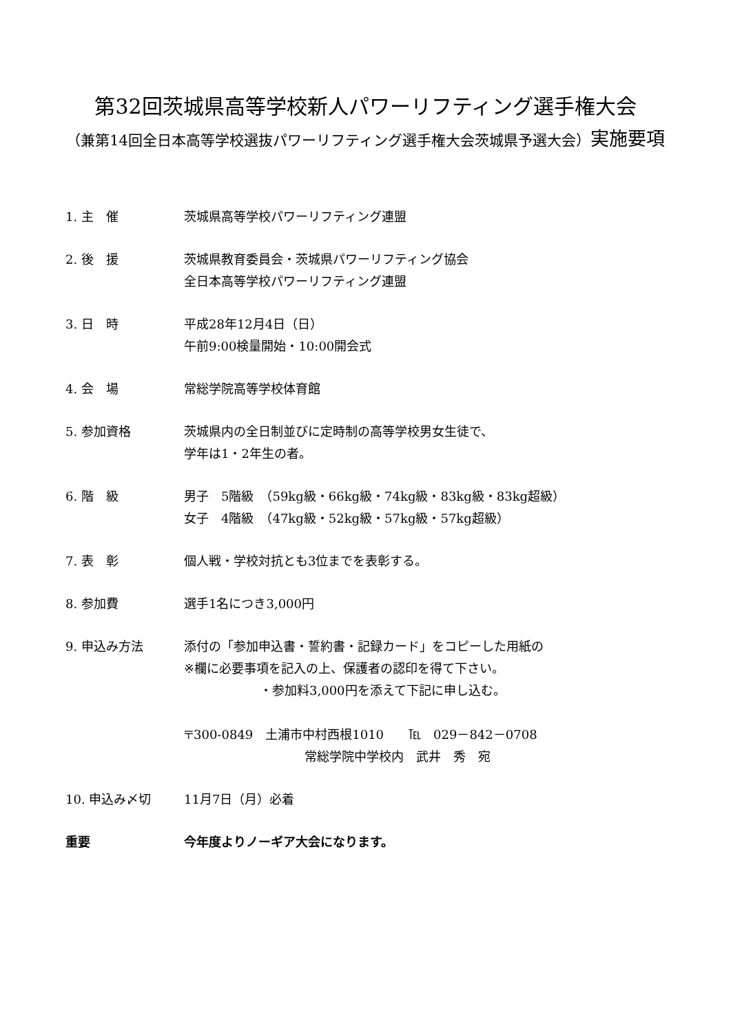第32回茨城県高等学校新人パワーリフティング選手権大会
（兼第14回全日本高等学校選抜パワーリフティング選手権大会茨城県予選大会）実施要項
1. 主　催 茨城県高等学校パワーリフティング連盟
2. 後　援 茨城県教育委員会・茨城県パワーリフティング協会
全日本高等学校パワーリフティング連盟
3. 日　時 平成28年12月4日（日）
午前9:00検量開始・10:00開会式
4. 会　場 常総学院高等学校体育館
5. 参加資格 茨城県内の全日制並びに定時制の高等学校男女生徒で、
学年は1・2年生の者。
6. 階　級 男子　5階級　（59kg級・66kg級・74kg級・83kg級・83kg超級）
女子　4階級　（47kg級・52kg級・57kg級・57kg超級）
7. 表　彰 個人戦・学校対抗とも3位までを表彰する。
8. 参加費 選手1名につき3,000円
9. 申込み方法 添付の「参加申込書・誓約書・記録カード」をコピーした用紙の
※欄に必要事項を記入の上、保護者の認印を得て下さい。
・参加料3,000円を添えて下記に申し込む。
〒300-0849　土浦市中村西根1010　　℡　029－842－0708
常総学院中学校内　武井　秀　宛
10. 申込み〆切 11月7日（月）必着
重要 今年度よりノーギア大会になります。